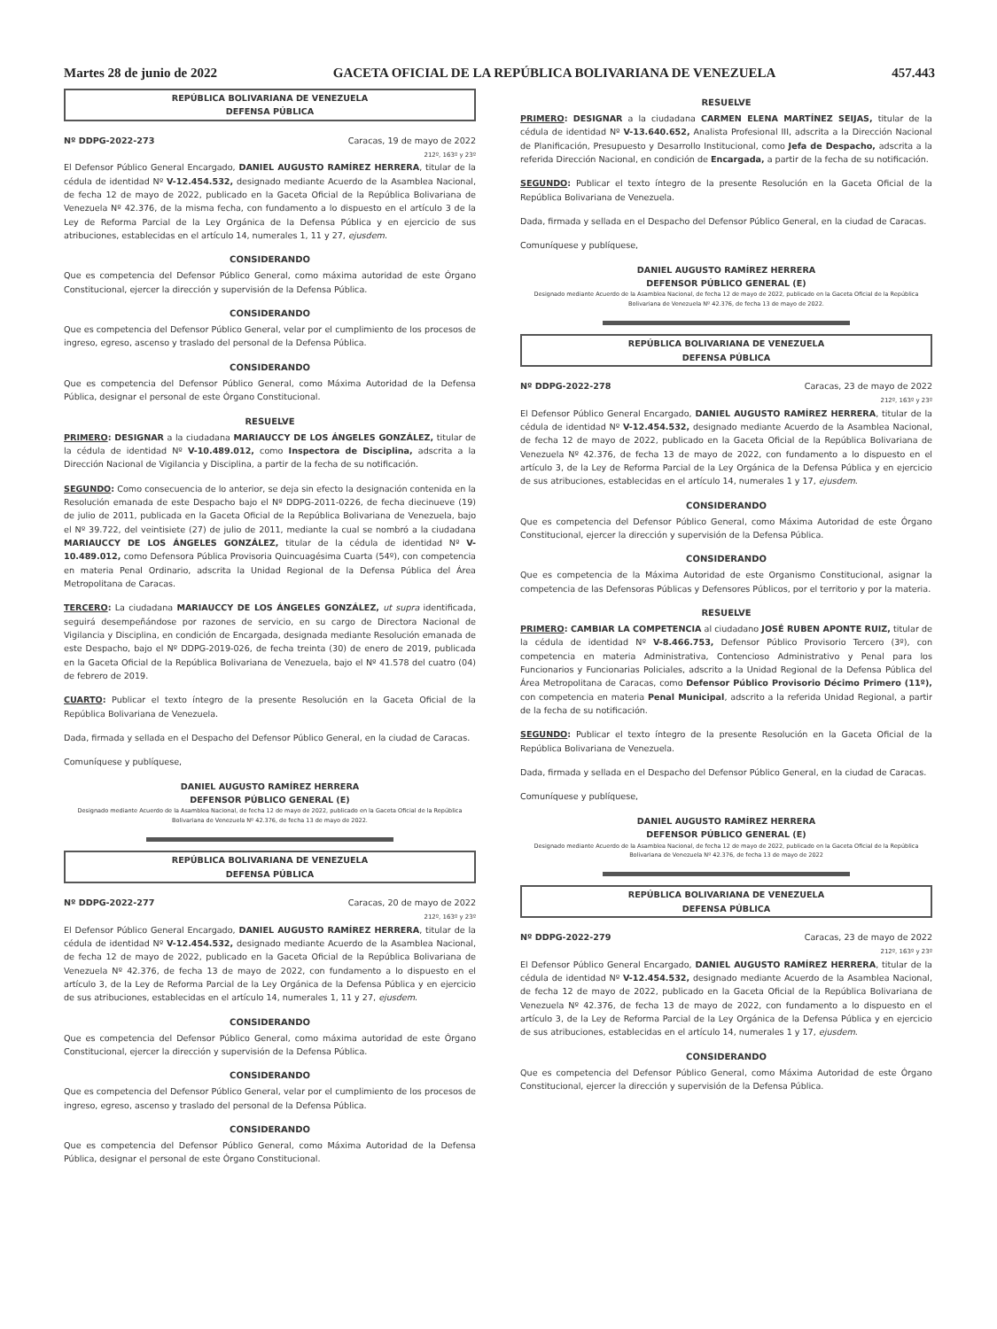Martes 28 de junio de 2022 GACETA OFICIAL DE LA REPÚBLICA BOLIVARIANA DE VENEZUELA 457.443
REPÚBLICA BOLIVARIANA DE VENEZUELA
DEFENSA PÚBLICA
Nº DDPG-2022-273 Caracas, 19 de mayo de 2022
212º, 163º y 23º
El Defensor Público General Encargado, DANIEL AUGUSTO RAMÍREZ HERRERA, titular de la cédula de identidad Nº V-12.454.532, designado mediante Acuerdo de la Asamblea Nacional, de fecha 12 de mayo de 2022, publicado en la Gaceta Oficial de la República Bolivariana de Venezuela Nº 42.376, de la misma fecha, con fundamento a lo dispuesto en el artículo 3 de la Ley de Reforma Parcial de la Ley Orgánica de la Defensa Pública y en ejercicio de sus atribuciones, establecidas en el artículo 14, numerales 1, 11 y 27, ejusdem.
CONSIDERANDO
Que es competencia del Defensor Público General, como máxima autoridad de este Órgano Constitucional, ejercer la dirección y supervisión de la Defensa Pública.
CONSIDERANDO
Que es competencia del Defensor Público General, velar por el cumplimiento de los procesos de ingreso, egreso, ascenso y traslado del personal de la Defensa Pública.
CONSIDERANDO
Que es competencia del Defensor Público General, como Máxima Autoridad de la Defensa Pública, designar el personal de este Órgano Constitucional.
RESUELVE
PRIMERO: DESIGNAR a la ciudadana MARIAUCCY DE LOS ÁNGELES GONZÁLEZ, titular de la cédula de identidad Nº V-10.489.012, como Inspectora de Disciplina, adscrita a la Dirección Nacional de Vigilancia y Disciplina, a partir de la fecha de su notificación.
SEGUNDO: Como consecuencia de lo anterior, se deja sin efecto la designación contenida en la Resolución emanada de este Despacho bajo el Nº DDPG-2011-0226, de fecha diecinueve (19) de julio de 2011, publicada en la Gaceta Oficial de la República Bolivariana de Venezuela, bajo el Nº 39.722, del veintisiete (27) de julio de 2011, mediante la cual se nombró a la ciudadana MARIAUCCY DE LOS ÁNGELES GONZÁLEZ, titular de la cédula de identidad Nº V-10.489.012, como Defensora Pública Provisoria Quincuagésima Cuarta (54º), con competencia en materia Penal Ordinario, adscrita la Unidad Regional de la Defensa Pública del Área Metropolitana de Caracas.
TERCERO: La ciudadana MARIAUCCY DE LOS ÁNGELES GONZÁLEZ, ut supra identificada, seguirá desempeñándose por razones de servicio, en su cargo de Directora Nacional de Vigilancia y Disciplina, en condición de Encargada, designada mediante Resolución emanada de este Despacho, bajo el Nº DDPG-2019-026, de fecha treinta (30) de enero de 2019, publicada en la Gaceta Oficial de la República Bolivariana de Venezuela, bajo el Nº 41.578 del cuatro (04) de febrero de 2019.
CUARTO: Publicar el texto íntegro de la presente Resolución en la Gaceta Oficial de la República Bolivariana de Venezuela.
Dada, firmada y sellada en el Despacho del Defensor Público General, en la ciudad de Caracas.
Comuníquese y publíquese,
DANIEL AUGUSTO RAMÍREZ HERRERA
DEFENSOR PÚBLICO GENERAL (E)
Designado mediante Acuerdo de la Asamblea Nacional, de fecha 12 de mayo de 2022, publicado en la Gaceta Oficial de la República Bolivariana de Venezuela Nº 42.376, de fecha 13 de mayo de 2022.
REPÚBLICA BOLIVARIANA DE VENEZUELA
DEFENSA PÚBLICA
Nº DDPG-2022-277 Caracas, 20 de mayo de 2022
212º, 163º y 23º
El Defensor Público General Encargado, DANIEL AUGUSTO RAMÍREZ HERRERA, titular de la cédula de identidad Nº V-12.454.532, designado mediante Acuerdo de la Asamblea Nacional, de fecha 12 de mayo de 2022, publicado en la Gaceta Oficial de la República Bolivariana de Venezuela Nº 42.376, de fecha 13 de mayo de 2022, con fundamento a lo dispuesto en el artículo 3, de la Ley de Reforma Parcial de la Ley Orgánica de la Defensa Pública y en ejercicio de sus atribuciones, establecidas en el artículo 14, numerales 1, 11 y 27, ejusdem.
CONSIDERANDO
Que es competencia del Defensor Público General, como máxima autoridad de este Órgano Constitucional, ejercer la dirección y supervisión de la Defensa Pública.
CONSIDERANDO
Que es competencia del Defensor Público General, velar por el cumplimiento de los procesos de ingreso, egreso, ascenso y traslado del personal de la Defensa Pública.
CONSIDERANDO
Que es competencia del Defensor Público General, como Máxima Autoridad de la Defensa Pública, designar el personal de este Órgano Constitucional.
RESUELVE
PRIMERO: DESIGNAR a la ciudadana CARMEN ELENA MARTÍNEZ SEIJAS, titular de la cédula de identidad Nº V-13.640.652, Analista Profesional III, adscrita a la Dirección Nacional de Planificación, Presupuesto y Desarrollo Institucional, como Jefa de Despacho, adscrita a la referida Dirección Nacional, en condición de Encargada, a partir de la fecha de su notificación.
SEGUNDO: Publicar el texto íntegro de la presente Resolución en la Gaceta Oficial de la República Bolivariana de Venezuela.
Dada, firmada y sellada en el Despacho del Defensor Público General, en la ciudad de Caracas.
Comuníquese y publíquese,
DANIEL AUGUSTO RAMÍREZ HERRERA
DEFENSOR PÚBLICO GENERAL (E)
Designado mediante Acuerdo de la Asamblea Nacional, de fecha 12 de mayo de 2022, publicado en la Gaceta Oficial de la República Bolivariana de Venezuela Nº 42.376, de fecha 13 de mayo de 2022.
REPÚBLICA BOLIVARIANA DE VENEZUELA
DEFENSA PÚBLICA
Nº DDPG-2022-278 Caracas, 23 de mayo de 2022
212º, 163º y 23º
El Defensor Público General Encargado, DANIEL AUGUSTO RAMÍREZ HERRERA, titular de la cédula de identidad Nº V-12.454.532, designado mediante Acuerdo de la Asamblea Nacional, de fecha 12 de mayo de 2022, publicado en la Gaceta Oficial de la República Bolivariana de Venezuela Nº 42.376, de fecha 13 de mayo de 2022, con fundamento a lo dispuesto en el artículo 3, de la Ley de Reforma Parcial de la Ley Orgánica de la Defensa Pública y en ejercicio de sus atribuciones, establecidas en el artículo 14, numerales 1 y 17, ejusdem.
CONSIDERANDO
Que es competencia del Defensor Público General, como Máxima Autoridad de este Órgano Constitucional, ejercer la dirección y supervisión de la Defensa Pública.
CONSIDERANDO
Que es competencia de la Máxima Autoridad de este Organismo Constitucional, asignar la competencia de las Defensoras Públicas y Defensores Públicos, por el territorio y por la materia.
RESUELVE
PRIMERO: CAMBIAR LA COMPETENCIA al ciudadano JOSÉ RUBEN APONTE RUIZ, titular de la cédula de identidad Nº V-8.466.753, Defensor Público Provisorio Tercero (3º), con competencia en materia Administrativa, Contencioso Administrativo y Penal para los Funcionarios y Funcionarias Policiales, adscrito a la Unidad Regional de la Defensa Pública del Área Metropolitana de Caracas, como Defensor Público Provisorio Décimo Primero (11º), con competencia en materia Penal Municipal, adscrito a la referida Unidad Regional, a partir de la fecha de su notificación.
SEGUNDO: Publicar el texto íntegro de la presente Resolución en la Gaceta Oficial de la República Bolivariana de Venezuela.
Dada, firmada y sellada en el Despacho del Defensor Público General, en la ciudad de Caracas.
Comuníquese y publíquese,
DANIEL AUGUSTO RAMÍREZ HERRERA
DEFENSOR PÚBLICO GENERAL (E)
Designado mediante Acuerdo de la Asamblea Nacional, de fecha 12 de mayo de 2022, publicado en la Gaceta Oficial de la República Bolivariana de Venezuela Nº 42.376, de fecha 13 de mayo de 2022
REPÚBLICA BOLIVARIANA DE VENEZUELA
DEFENSA PÚBLICA
Nº DDPG-2022-279 Caracas, 23 de mayo de 2022
212º, 163º y 23º
El Defensor Público General Encargado, DANIEL AUGUSTO RAMÍREZ HERRERA, titular de la cédula de identidad Nº V-12.454.532, designado mediante Acuerdo de la Asamblea Nacional, de fecha 12 de mayo de 2022, publicado en la Gaceta Oficial de la República Bolivariana de Venezuela Nº 42.376, de fecha 13 de mayo de 2022, con fundamento a lo dispuesto en el artículo 3, de la Ley de Reforma Parcial de la Ley Orgánica de la Defensa Pública y en ejercicio de sus atribuciones, establecidas en el artículo 14, numerales 1 y 17, ejusdem.
CONSIDERANDO
Que es competencia del Defensor Público General, como Máxima Autoridad de este Órgano Constitucional, ejercer la dirección y supervisión de la Defensa Pública.